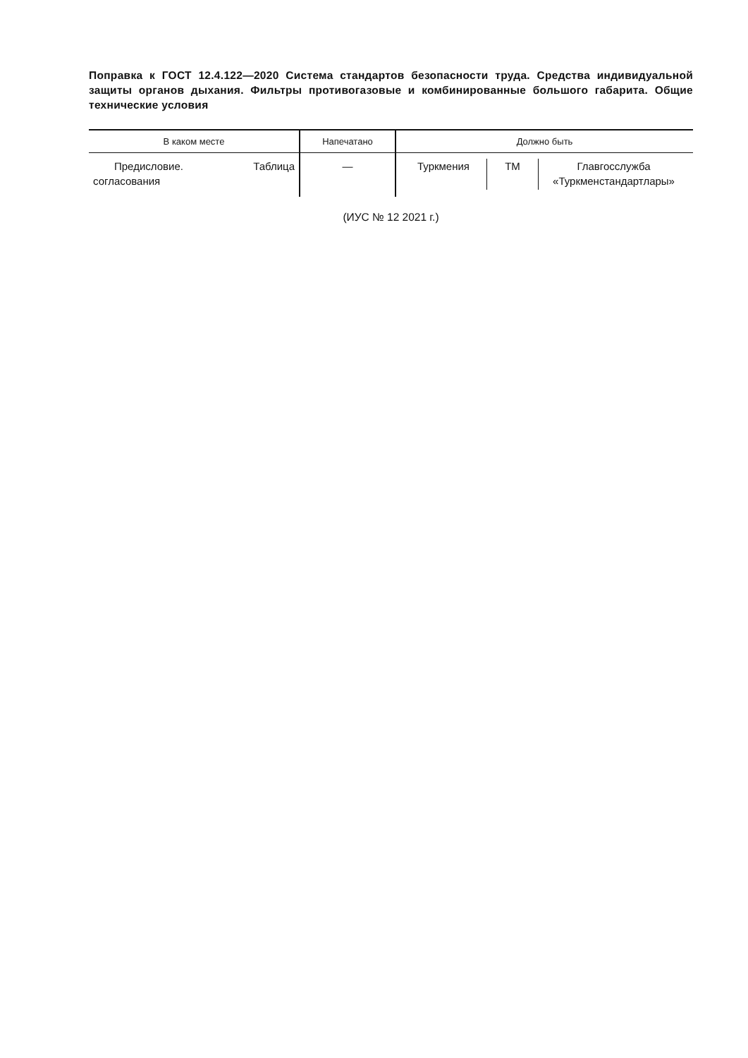Поправка к ГОСТ 12.4.122—2020 Система стандартов безопасности труда. Средства индивидуальной защиты органов дыхания. Фильтры противогазовые и комбинированные большого габарита. Общие технические условия
| В каком месте | Напечатано | Должно быть |
| --- | --- | --- |
| Предисловие. Таблица согласования | — | / Туркмения / TM / Главгосслужба «Туркменстандартлары» / |
(ИУС № 12 2021 г.)